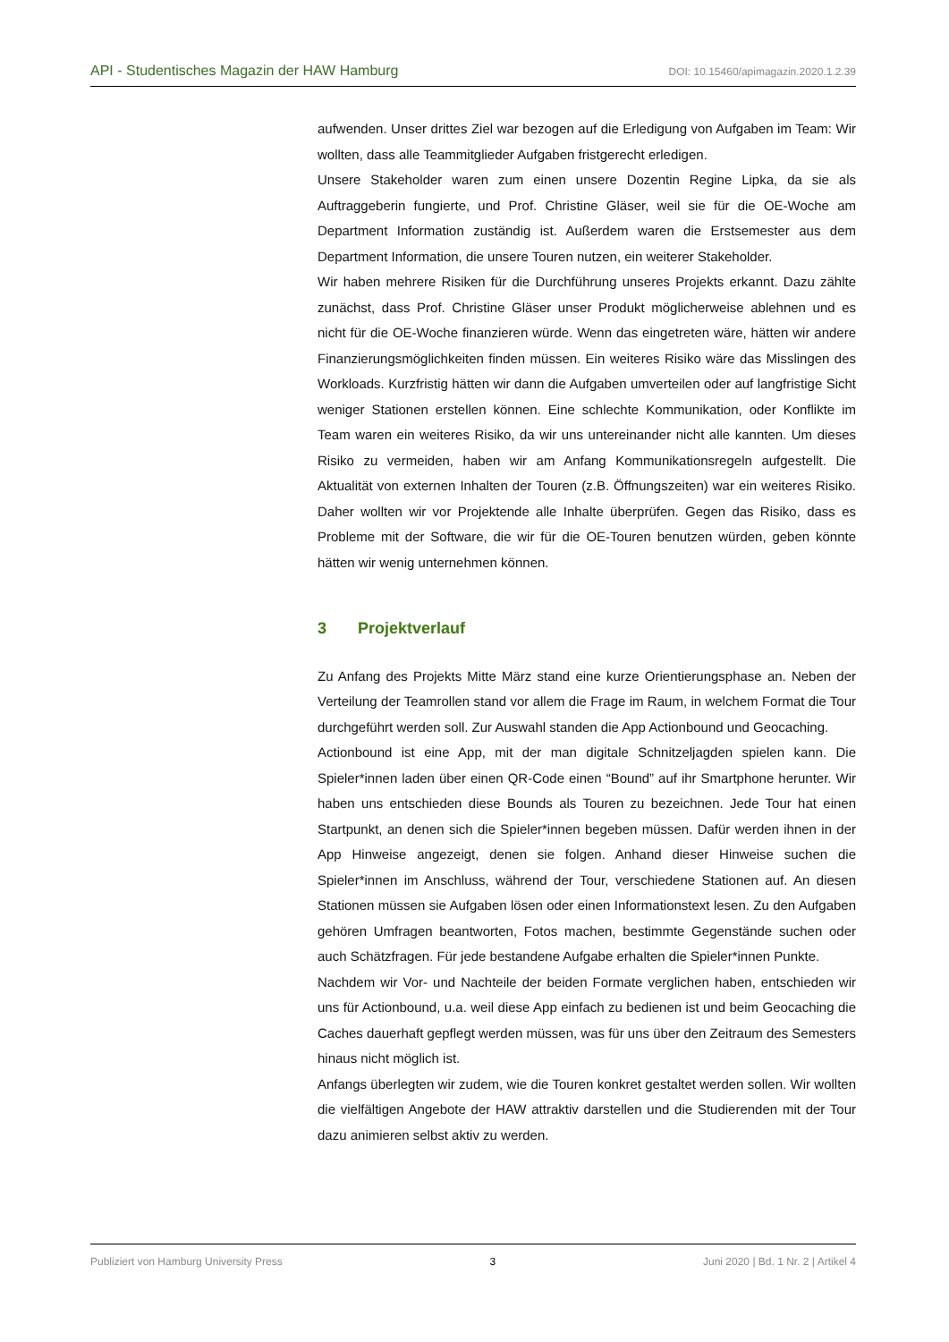API - Studentisches Magazin der HAW Hamburg DOI: 10.15460/apimagazin.2020.1.2.39
aufwenden. Unser drittes Ziel war bezogen auf die Erledigung von Aufgaben im Team: Wir wollten, dass alle Teammitglieder Aufgaben fristgerecht erledigen.
Unsere Stakeholder waren zum einen unsere Dozentin Regine Lipka, da sie als Auftraggeberin fungierte, und Prof. Christine Gläser, weil sie für die OE-Woche am Department Information zuständig ist. Außerdem waren die Erstsemester aus dem Department Information, die unsere Touren nutzen, ein weiterer Stakeholder.
Wir haben mehrere Risiken für die Durchführung unseres Projekts erkannt. Dazu zählte zunächst, dass Prof. Christine Gläser unser Produkt möglicherweise ablehnen und es nicht für die OE-Woche finanzieren würde. Wenn das eingetreten wäre, hätten wir andere Finanzierungsmöglichkeiten finden müssen. Ein weiteres Risiko wäre das Misslingen des Workloads. Kurzfristig hätten wir dann die Aufgaben umverteilen oder auf langfristige Sicht weniger Stationen erstellen können. Eine schlechte Kommunikation, oder Konflikte im Team waren ein weiteres Risiko, da wir uns untereinander nicht alle kannten. Um dieses Risiko zu vermeiden, haben wir am Anfang Kommunikationsregeln aufgestellt. Die Aktualität von externen Inhalten der Touren (z.B. Öffnungszeiten) war ein weiteres Risiko. Daher wollten wir vor Projektende alle Inhalte überprüfen. Gegen das Risiko, dass es Probleme mit der Software, die wir für die OE-Touren benutzen würden, geben könnte hätten wir wenig unternehmen können.
3 Projektverlauf
Zu Anfang des Projekts Mitte März stand eine kurze Orientierungsphase an. Neben der Verteilung der Teamrollen stand vor allem die Frage im Raum, in welchem Format die Tour durchgeführt werden soll. Zur Auswahl standen die App Actionbound und Geocaching.
Actionbound ist eine App, mit der man digitale Schnitzeljagden spielen kann. Die Spieler*innen laden über einen QR-Code einen “Bound” auf ihr Smartphone herunter. Wir haben uns entschieden diese Bounds als Touren zu bezeichnen. Jede Tour hat einen Startpunkt, an denen sich die Spieler*innen begeben müssen. Dafür werden ihnen in der App Hinweise angezeigt, denen sie folgen. Anhand dieser Hinweise suchen die Spieler*innen im Anschluss, während der Tour, verschiedene Stationen auf. An diesen Stationen müssen sie Aufgaben lösen oder einen Informationstext lesen. Zu den Aufgaben gehören Umfragen beantworten, Fotos machen, bestimmte Gegenstände suchen oder auch Schätzfragen. Für jede bestandene Aufgabe erhalten die Spieler*innen Punkte.
Nachdem wir Vor- und Nachteile der beiden Formate verglichen haben, entschieden wir uns für Actionbound, u.a. weil diese App einfach zu bedienen ist und beim Geocaching die Caches dauerhaft gepflegt werden müssen, was für uns über den Zeitraum des Semesters hinaus nicht möglich ist.
Anfangs überlegten wir zudem, wie die Touren konkret gestaltet werden sollen. Wir wollten die vielfältigen Angebote der HAW attraktiv darstellen und die Studierenden mit der Tour dazu animieren selbst aktiv zu werden.
Publiziert von Hamburg University Press 3 Juni 2020 | Bd. 1 Nr. 2 | Artikel 4